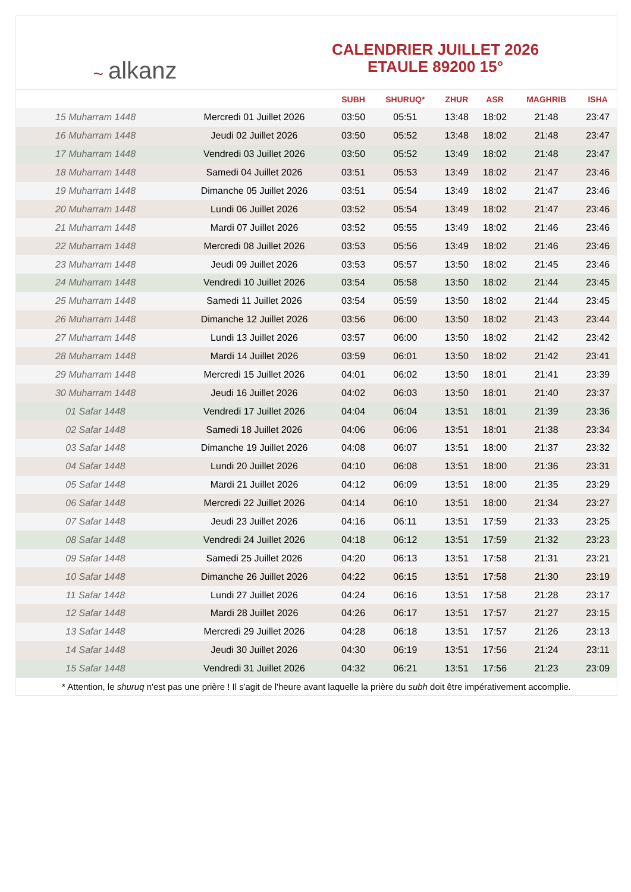~ alkanz
CALENDRIER JUILLET 2026
ETAULE 89200 15°
| | | SUBH | SHURUQ* | ZHUR | ASR | MAGHRIB | ISHA |
| --- | --- | --- | --- | --- | --- | --- | --- |
| 15 Muharram 1448 | Mercredi 01 Juillet 2026 | 03:50 | 05:51 | 13:48 | 18:02 | 21:48 | 23:47 |
| 16 Muharram 1448 | Jeudi 02 Juillet 2026 | 03:50 | 05:52 | 13:48 | 18:02 | 21:48 | 23:47 |
| 17 Muharram 1448 | Vendredi 03 Juillet 2026 | 03:50 | 05:52 | 13:49 | 18:02 | 21:48 | 23:47 |
| 18 Muharram 1448 | Samedi 04 Juillet 2026 | 03:51 | 05:53 | 13:49 | 18:02 | 21:47 | 23:46 |
| 19 Muharram 1448 | Dimanche 05 Juillet 2026 | 03:51 | 05:54 | 13:49 | 18:02 | 21:47 | 23:46 |
| 20 Muharram 1448 | Lundi 06 Juillet 2026 | 03:52 | 05:54 | 13:49 | 18:02 | 21:47 | 23:46 |
| 21 Muharram 1448 | Mardi 07 Juillet 2026 | 03:52 | 05:55 | 13:49 | 18:02 | 21:46 | 23:46 |
| 22 Muharram 1448 | Mercredi 08 Juillet 2026 | 03:53 | 05:56 | 13:49 | 18:02 | 21:46 | 23:46 |
| 23 Muharram 1448 | Jeudi 09 Juillet 2026 | 03:53 | 05:57 | 13:50 | 18:02 | 21:45 | 23:46 |
| 24 Muharram 1448 | Vendredi 10 Juillet 2026 | 03:54 | 05:58 | 13:50 | 18:02 | 21:44 | 23:45 |
| 25 Muharram 1448 | Samedi 11 Juillet 2026 | 03:54 | 05:59 | 13:50 | 18:02 | 21:44 | 23:45 |
| 26 Muharram 1448 | Dimanche 12 Juillet 2026 | 03:56 | 06:00 | 13:50 | 18:02 | 21:43 | 23:44 |
| 27 Muharram 1448 | Lundi 13 Juillet 2026 | 03:57 | 06:00 | 13:50 | 18:02 | 21:42 | 23:42 |
| 28 Muharram 1448 | Mardi 14 Juillet 2026 | 03:59 | 06:01 | 13:50 | 18:02 | 21:42 | 23:41 |
| 29 Muharram 1448 | Mercredi 15 Juillet 2026 | 04:01 | 06:02 | 13:50 | 18:01 | 21:41 | 23:39 |
| 30 Muharram 1448 | Jeudi 16 Juillet 2026 | 04:02 | 06:03 | 13:50 | 18:01 | 21:40 | 23:37 |
| 01 Safar 1448 | Vendredi 17 Juillet 2026 | 04:04 | 06:04 | 13:51 | 18:01 | 21:39 | 23:36 |
| 02 Safar 1448 | Samedi 18 Juillet 2026 | 04:06 | 06:06 | 13:51 | 18:01 | 21:38 | 23:34 |
| 03 Safar 1448 | Dimanche 19 Juillet 2026 | 04:08 | 06:07 | 13:51 | 18:00 | 21:37 | 23:32 |
| 04 Safar 1448 | Lundi 20 Juillet 2026 | 04:10 | 06:08 | 13:51 | 18:00 | 21:36 | 23:31 |
| 05 Safar 1448 | Mardi 21 Juillet 2026 | 04:12 | 06:09 | 13:51 | 18:00 | 21:35 | 23:29 |
| 06 Safar 1448 | Mercredi 22 Juillet 2026 | 04:14 | 06:10 | 13:51 | 18:00 | 21:34 | 23:27 |
| 07 Safar 1448 | Jeudi 23 Juillet 2026 | 04:16 | 06:11 | 13:51 | 17:59 | 21:33 | 23:25 |
| 08 Safar 1448 | Vendredi 24 Juillet 2026 | 04:18 | 06:12 | 13:51 | 17:59 | 21:32 | 23:23 |
| 09 Safar 1448 | Samedi 25 Juillet 2026 | 04:20 | 06:13 | 13:51 | 17:58 | 21:31 | 23:21 |
| 10 Safar 1448 | Dimanche 26 Juillet 2026 | 04:22 | 06:15 | 13:51 | 17:58 | 21:30 | 23:19 |
| 11 Safar 1448 | Lundi 27 Juillet 2026 | 04:24 | 06:16 | 13:51 | 17:58 | 21:28 | 23:17 |
| 12 Safar 1448 | Mardi 28 Juillet 2026 | 04:26 | 06:17 | 13:51 | 17:57 | 21:27 | 23:15 |
| 13 Safar 1448 | Mercredi 29 Juillet 2026 | 04:28 | 06:18 | 13:51 | 17:57 | 21:26 | 23:13 |
| 14 Safar 1448 | Jeudi 30 Juillet 2026 | 04:30 | 06:19 | 13:51 | 17:56 | 21:24 | 23:11 |
| 15 Safar 1448 | Vendredi 31 Juillet 2026 | 04:32 | 06:21 | 13:51 | 17:56 | 21:23 | 23:09 |
* Attention, le shuruq n'est pas une prière ! Il s'agit de l'heure avant laquelle la prière du subh doit être impérativement accomplie.